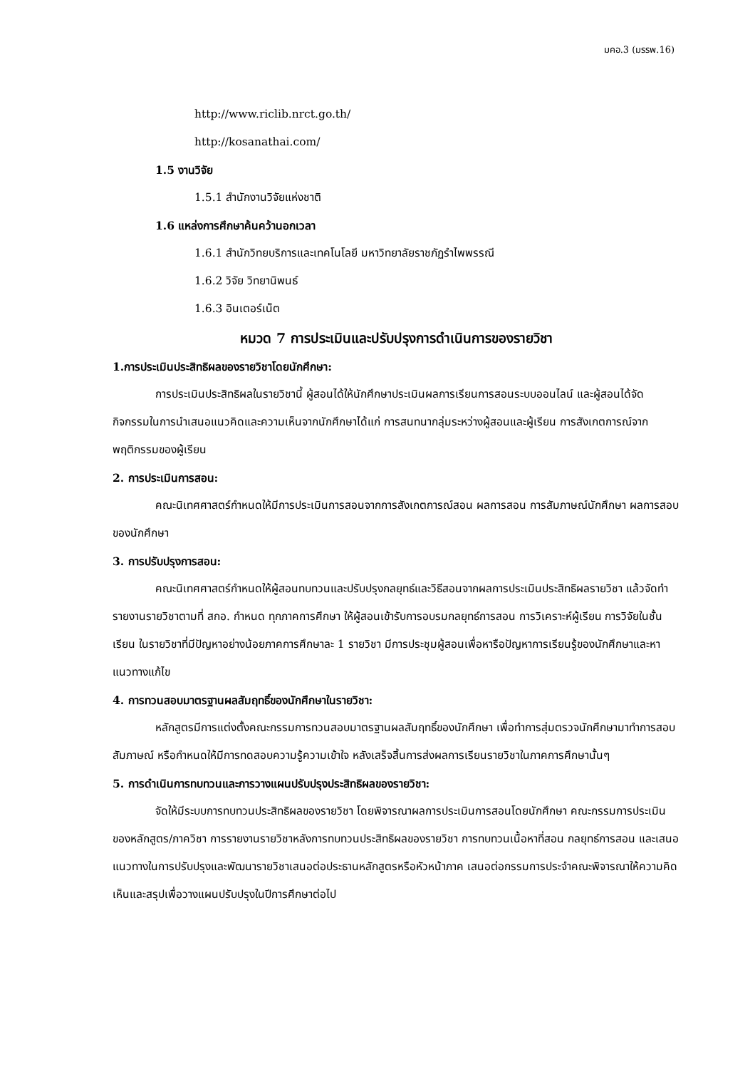มคอ.3 (มรรพ.16)
http://www.riclib.nrct.go.th/
http://kosanathai.com/
1.5 งานวิจัย
1.5.1 สำนักงานวิจัยแห่งชาติ
1.6 แหล่งการศึกษาค้นคว้านอกเวลา
1.6.1 สำนักวิทยบริการและเทคโนโลยี มหาวิทยาลัยราชภัฏรำไพพรรณี
1.6.2 วิจัย วิทยานิพนธ์
1.6.3 อินเตอร์เน็ต
หมวด 7 การประเมินและปรับปรุงการดำเนินการของรายวิชา
1.การประเมินประสิทธิผลของรายวิชาโดยนักศึกษา:
การประเมินประสิทธิผลในรายวิชานี้ ผู้สอนได้ให้นักศึกษาประเมินผลการเรียนการสอนระบบออนไลน์ และผู้สอนได้จัดกิจกรรมในการนำเสนอแนวคิดและความเห็นจากนักศึกษาได้แก่ การสนทนากลุ่มระหว่างผู้สอนและผู้เรียน การสังเกตการณ์จากพฤติกรรมของผู้เรียน
2. การประเมินการสอน:
คณะนิเทศศาสตร์กำหนดให้มีการประเมินการสอนจากการสังเกตการณ์สอน ผลการสอน การสัมภาษณ์นักศึกษา ผลการสอบของนักศึกษา
3. การปรับปรุงการสอน:
คณะนิเทศศาสตร์กำหนดให้ผู้สอนทบทวนและปรับปรุงกลยุทธ์และวิธีสอนจากผลการประเมินประสิทธิผลรายวิชา แล้วจัดทำรายงานรายวิชาตามที่ สกอ. กำหนด ทุกภาคการศึกษา ให้ผู้สอนเข้ารับการอบรมกลยุทธ์การสอน การวิเคราะห์ผู้เรียน การวิจัยในชั้นเรียน ในรายวิชาที่มีปัญหาอย่างน้อยภาคการศึกษาละ 1 รายวิชา มีการประชุมผู้สอนเพื่อหารือปัญหาการเรียนรู้ของนักศึกษาและหาแนวทางแก้ไข
4. การทวนสอบมาตรฐานผลสัมฤทธิ์ของนักศึกษาในรายวิชา:
หลักสูตรมีการแต่งตั้งคณะกรรมการทวนสอบมาตรฐานผลสัมฤทธิ์ของนักศึกษา เพื่อทำการสุ่มตรวจนักศึกษามาทำการสอบสัมภาษณ์ หรือกำหนดให้มีการทดสอบความรู้ความเข้าใจ หลังเสร็จสิ้นการส่งผลการเรียนรายวิชาในภาคการศึกษานั้นๆ
5. การดำเนินการทบทวนและการวางแผนปรับปรุงประสิทธิผลของรายวิชา:
จัดให้มีระบบการทบทวนประสิทธิผลของรายวิชา โดยพิจารณาผลการประเมินการสอนโดยนักศึกษา คณะกรรมการประเมินของหลักสูตร/ภาควิชา การรายงานรายวิชาหลังการทบทวนประสิทธิผลของรายวิชา การทบทวนเนื้อหาที่สอน กลยุทธ์การสอน และเสนอแนวทางในการปรับปรุงและพัฒนารายวิชาเสนอต่อประธานหลักสูตรหรือหัวหน้าภาค เสนอต่อกรรมการประจำคณะพิจารณาให้ความคิดเห็นและสรุปเพื่อวางแผนปรับปรุงในปีการศึกษาต่อไป